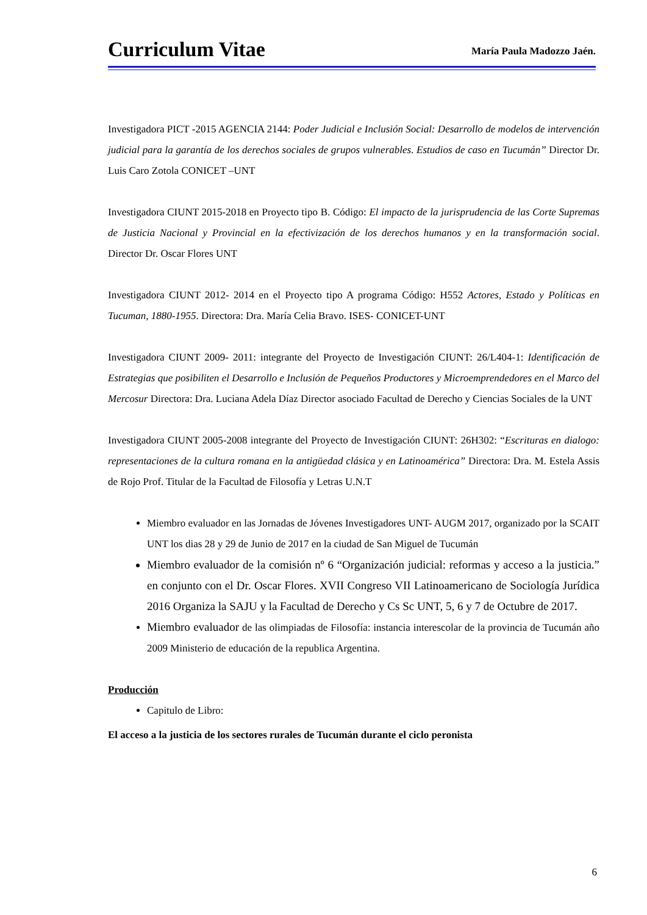Curriculum Vitae
María Paula Madozzo Jaén.
Investigadora PICT -2015 AGENCIA 2144: Poder Judicial e Inclusión Social: Desarrollo de modelos de intervención judicial para la garantía de los derechos sociales de grupos vulnerables. Estudios de caso en Tucumán” Director Dr. Luis Caro Zotola CONICET –UNT
Investigadora CIUNT 2015-2018 en Proyecto tipo B. Código: El impacto de la jurisprudencia de las Corte Supremas de Justicia Nacional y Provincial en la efectivización de los derechos humanos y en la transformación social. Director Dr. Oscar Flores UNT
Investigadora CIUNT 2012- 2014 en el Proyecto tipo A programa Código: H552 Actores, Estado y Políticas en Tucuman, 1880-1955. Directora: Dra. María Celia Bravo. ISES- CONICET-UNT
Investigadora CIUNT 2009- 2011: integrante del Proyecto de Investigación CIUNT: 26/L404-1: Identificación de Estrategias que posibiliten el Desarrollo e Inclusión de Pequeños Productores y Microemprendedores en el Marco del Mercosur Directora: Dra. Luciana Adela Díaz Director asociado Facultad de Derecho y Ciencias Sociales de la UNT
Investigadora CIUNT 2005-2008 integrante del Proyecto de Investigación CIUNT: 26H302: “Escrituras en dialogo: representaciones de la cultura romana en la antigüedad clásica y en Latinoamérica” Directora: Dra. M. Estela Assis de Rojo Prof. Titular de la Facultad de Filosofía y Letras U.N.T
Miembro evaluador en las Jornadas de Jóvenes Investigadores UNT- AUGM 2017, organizado por la SCAIT UNT los dias 28 y 29 de Junio de 2017 en la ciudad de San Miguel de Tucumán
Miembro evaluador de la comisión nº 6 “Organización judicial: reformas y acceso a la justicia.” en conjunto con el Dr. Oscar Flores. XVII Congreso VII Latinoamericano de Sociología Jurídica 2016 Organiza la SAJU y la Facultad de Derecho y Cs Sc UNT, 5, 6 y 7 de Octubre de 2017.
Miembro evaluador de las olimpiadas de Filosofía: instancia interescolar de la provincia de Tucumán año 2009 Ministerio de educación de la republica Argentina.
Producción
Capitulo de Libro:
El acceso a la justicia de los sectores rurales de Tucumán durante el ciclo peronista
6